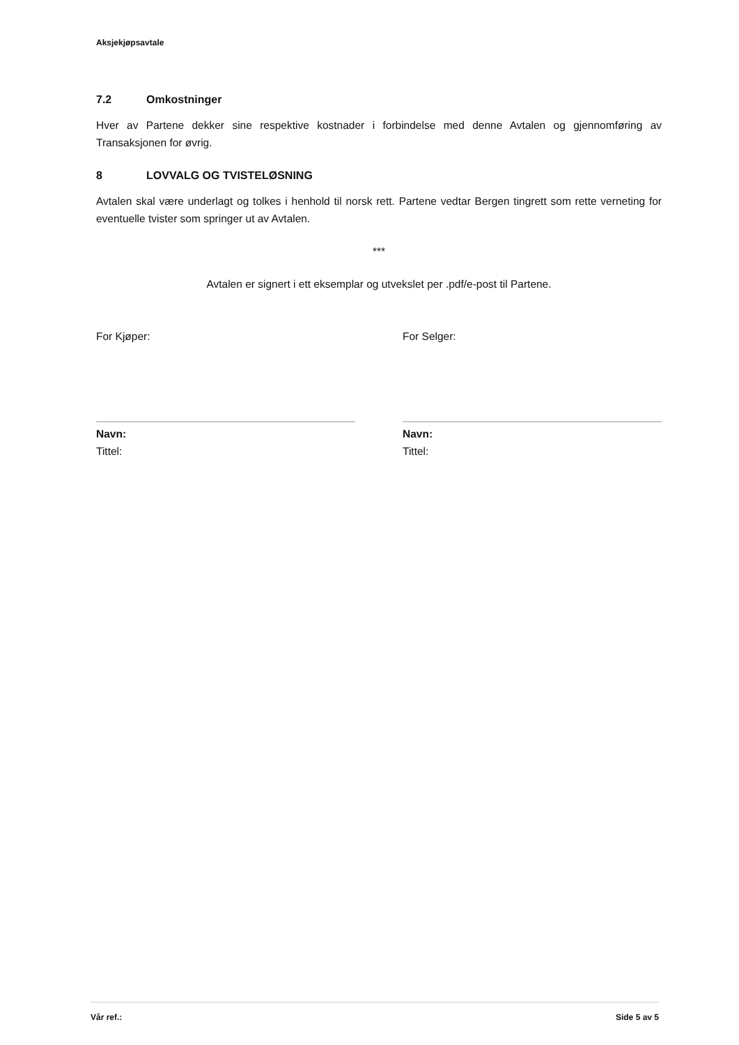Aksjekjøpsavtale
7.2 Omkostninger
Hver av Partene dekker sine respektive kostnader i forbindelse med denne Avtalen og gjennomføring av Transaksjonen for øvrig.
8 LOVVALG OG TVISTELØSNING
Avtalen skal være underlagt og tolkes i henhold til norsk rett. Partene vedtar Bergen tingrett som rette verneting for eventuelle tvister som springer ut av Avtalen.
***
Avtalen er signert i ett eksemplar og utvekslet per .pdf/e-post til Partene.
For Kjøper:
Navn:
Tittel:
For Selger:
Navn:
Tittel:
Vår ref.: Side 5 av 5